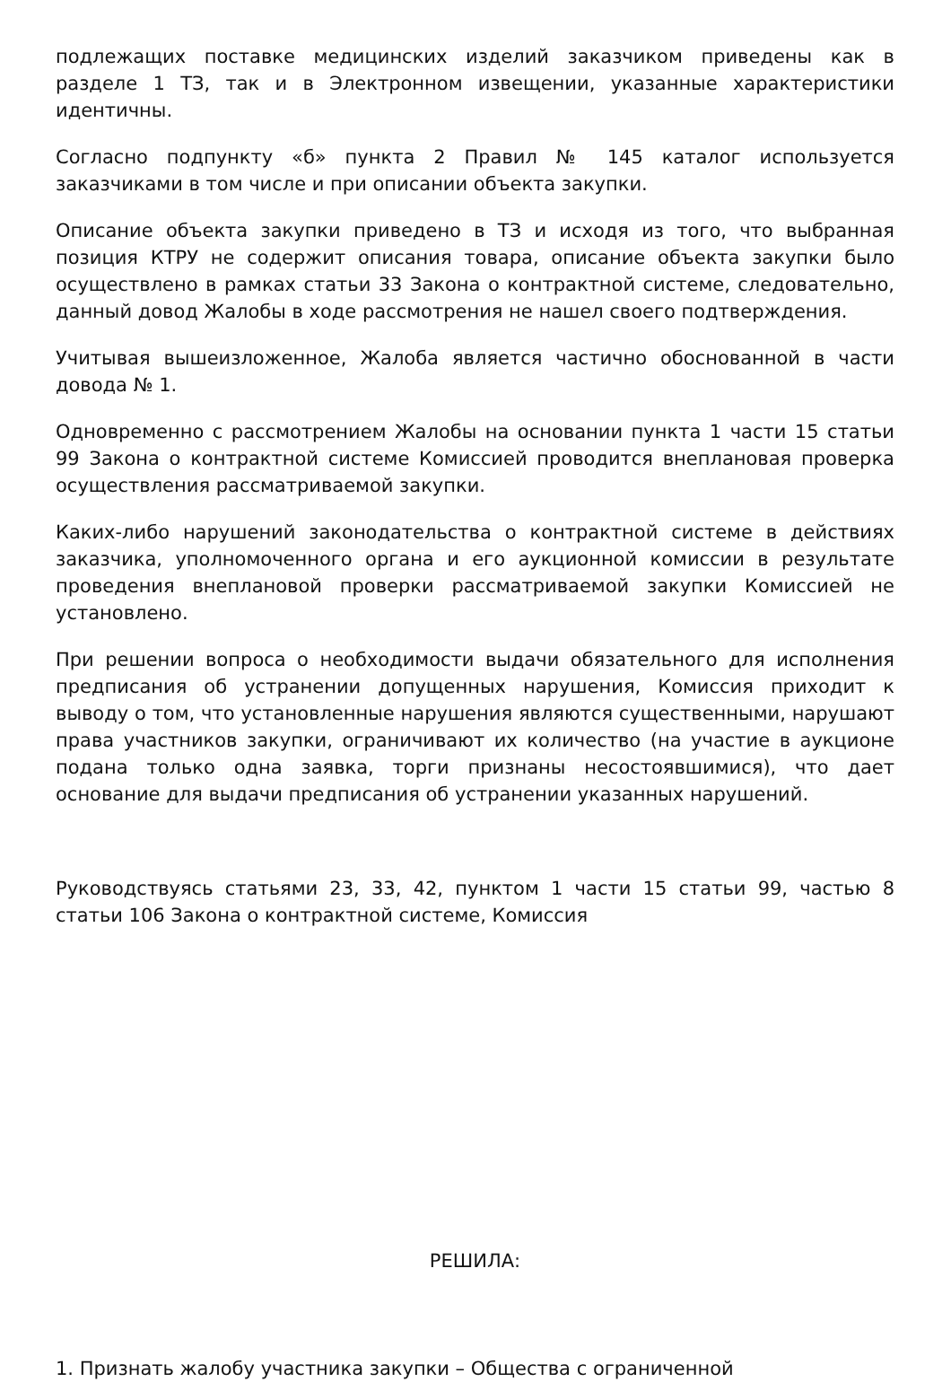подлежащих поставке медицинских изделий заказчиком приведены как в разделе 1 ТЗ, так и в Электронном извещении, указанные характеристики идентичны.
Согласно подпункту «б» пункта 2 Правил № 145 каталог используется заказчиками в том числе и при описании объекта закупки.
Описание объекта закупки приведено в ТЗ и исходя из того, что выбранная позиция КТРУ не содержит описания товара, описание объекта закупки было осуществлено в рамках статьи 33 Закона о контрактной системе, следовательно, данный довод Жалобы в ходе рассмотрения не нашел своего подтверждения.
Учитывая вышеизложенное, Жалоба является частично обоснованной в части довода № 1.
Одновременно с рассмотрением Жалобы на основании пункта 1 части 15 статьи 99 Закона о контрактной системе Комиссией проводится внеплановая проверка осуществления рассматриваемой закупки.
Каких-либо нарушений законодательства о контрактной системе в действиях заказчика, уполномоченного органа и его аукционной комиссии в результате проведения внеплановой проверки рассматриваемой закупки Комиссией не установлено.
При решении вопроса о необходимости выдачи обязательного для исполнения предписания об устранении допущенных нарушения, Комиссия приходит к выводу о том, что установленные нарушения являются существенными, нарушают права участников закупки, ограничивают их количество (на участие в аукционе подана только одна заявка, торги признаны несостоявшимися), что дает основание для выдачи предписания об устранении указанных нарушений.
Руководствуясь статьями 23, 33, 42, пунктом 1 части 15 статьи 99, частью 8 статьи 106 Закона о контрактной системе, Комиссия
РЕШИЛА:
1. Признать жалобу участника закупки – Общества с ограниченной